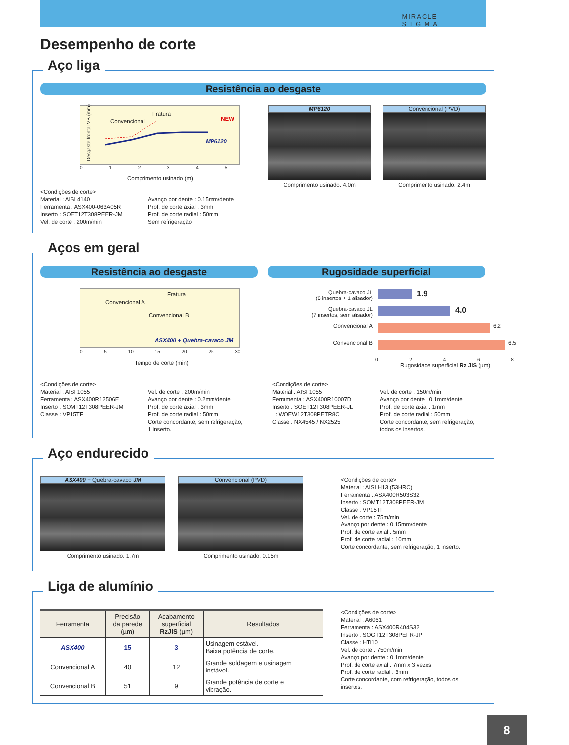MIRACLE
S I G M A
Desempenho de corte
Aço liga
Resistência ao desgaste
Fratura
Convencional NEW
MP6120
0 1 2 3 4 5
Comprimento usinado (m)
Desgaste frontal VB (mm)
MP6120
Comprimento usinado: 4.0m
Convencional (PVD)
Comprimento usinado: 2.4m
<Condições de corte>
Material : AISI 4140
Ferramenta : ASX400-063A05R
Inserto : SOET12T308PEER-JM
Vel. de corte : 200m/min
Avanço por dente : 0.15mm/dente
Prof. de corte axial : 3mm
Prof. de corte radial : 50mm
Sem refrigeração
Aços em geral
Resistência ao desgaste Rugosidade superficial
Fratura
Convencional A
Convencional B
ASX400 + Quebra-cavaco JM
0 5 10 15 20 25 30
Tempo de corte (min)
Quebra-cavaco JL
(6 insertos + 1 alisador)
1.9
Quebra-cavaco JL
(7 insertos, sem alisador)
4.0
Convencional A 6.2
Convencional B 6.5
0 2 4 6 8
Rugosidade superficial Rz JIS (µm)
<Condições de corte>
Material : AISI 1055
Ferramenta : ASX400R12506E
Inserto : SOMT12T308PEER-JM
Classe : VP15TF
Vel. de corte : 200m/min
Avanço por dente : 0.2mm/dente
Prof. de corte axial : 3mm
Prof. de corte radial : 50mm
Corte concordante, sem refrigeração,
1 inserto.
<Condições de corte>
Material : AISI 1055
Ferramenta : ASX400R10007D
Inserto : SOET12T308PEER-JL
: WOEW12T308PETR8C
Classe : NX4545 / NX2525
Vel. de corte : 150m/min
Avanço por dente : 0.1mm/dente
Prof. de corte axial : 1mm
Prof. de corte radial : 50mm
Corte concordante, sem refrigeração,
todos os insertos.
Aço endurecido
ASX400 + Quebra-cavaco JM
Comprimento usinado: 1.7m
Convencional (PVD)
Comprimento usinado: 0.15m
<Condições de corte>
Material : AISI H13 (53HRC)
Ferramenta : ASX400R503S32
Inserto : SOMT12T308PEER-JM
Classe : VP15TF
Vel. de corte : 75m/min
Avanço por dente : 0.15mm/dente
Prof. de corte axial : 5mm
Prof. de corte radial : 10mm
Corte concordante, sem refrigeração, 1 inserto.
Liga de alumínio
| Ferramenta | Precisão da parede (µm) | Acabamento superficial RzJIS (µm) | Resultados |
| --- | --- | --- | --- |
| ASX400 | 15 | 3 | Usinagem estável. Baixa potência de corte. |
| Convencional A | 40 | 12 | Grande soldagem e usinagem instável. |
| Convencional B | 51 | 9 | Grande potência de corte e vibração. |
<Condições de corte>
Material : A6061
Ferramenta : ASX400R404S32
Inserto : SOGT12T308PEFR-JP
Classe : HTi10
Vel. de corte : 750m/min
Avanço por dente : 0.1mm/dente
Prof. de corte axial : 7mm x 3 vezes
Prof. de corte radial : 3mm
Corte concordante, com refrigeração, todos os
insertos.
8